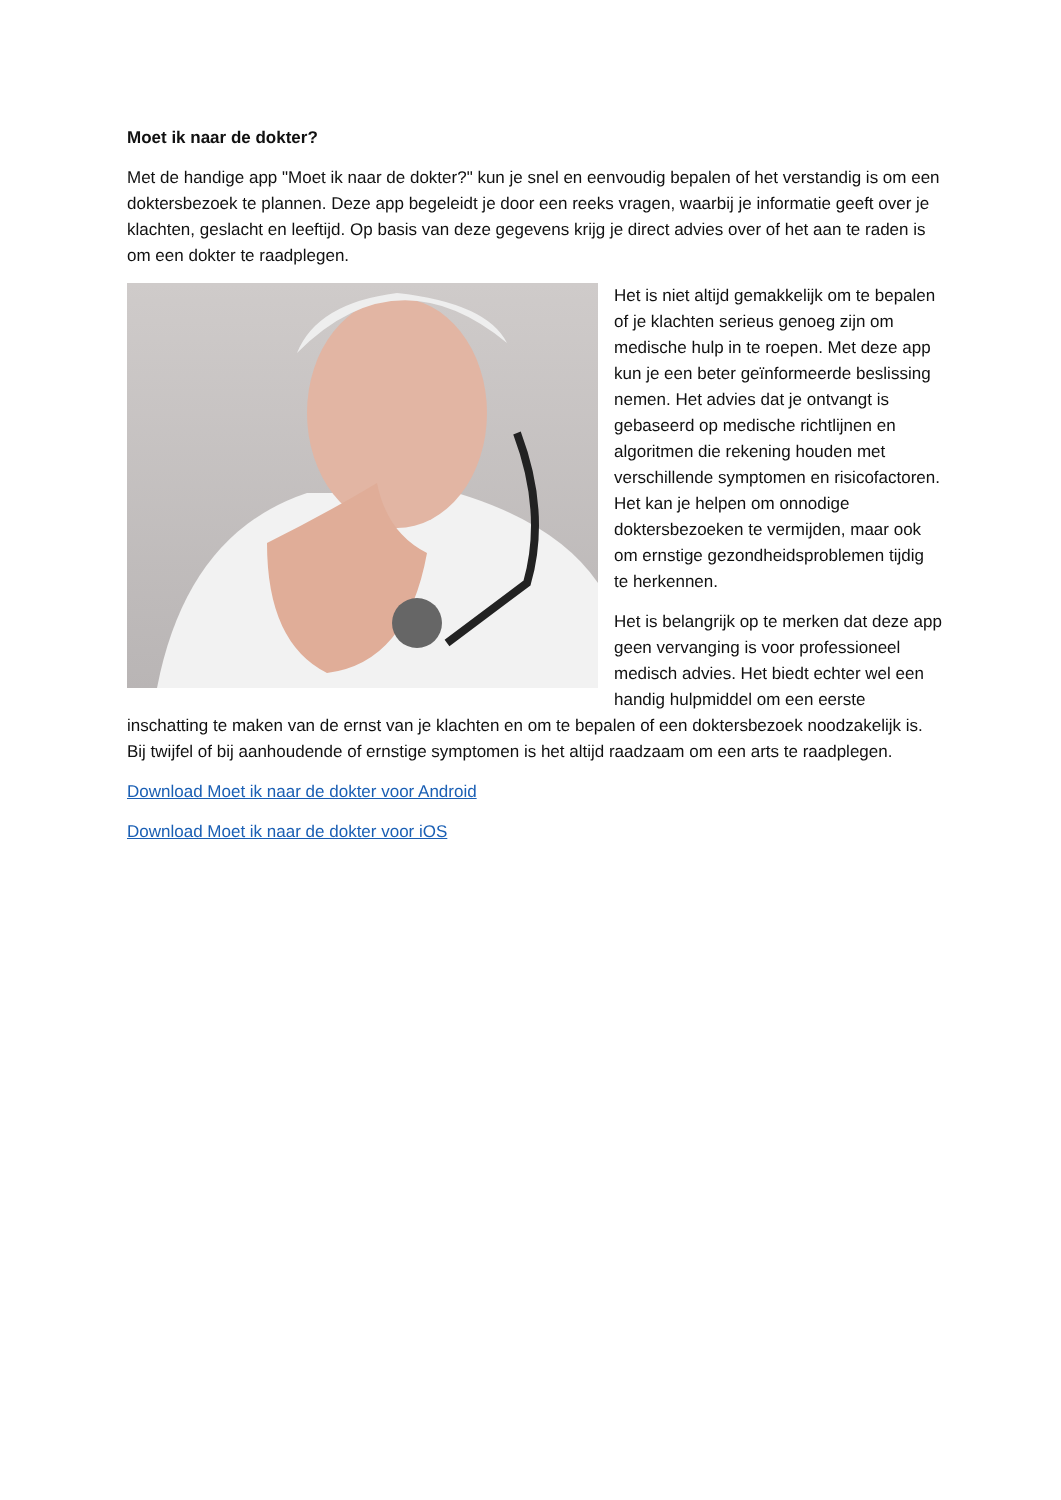Moet ik naar de dokter?
Met de handige app "Moet ik naar de dokter?" kun je snel en eenvoudig bepalen of het verstandig is om een doktersbezoek te plannen. Deze app begeleidt je door een reeks vragen, waarbij je informatie geeft over je klachten, geslacht en leeftijd. Op basis van deze gegevens krijg je direct advies over of het aan te raden is om een dokter te raadplegen.
Het is niet altijd gemakkelijk om te bepalen of je klachten serieus genoeg zijn om medische hulp in te roepen. Met deze app kun je een beter geïnformeerde beslissing nemen. Het advies dat je ontvangt is gebaseerd op medische richtlijnen en algoritmen die rekening houden met verschillende symptomen en risicofactoren. Het kan je helpen om onnodige doktersbezoeken te vermijden, maar ook om ernstige gezondheidsproblemen tijdig te herkennen.
Het is belangrijk op te merken dat deze app geen vervanging is voor professioneel medisch advies. Het biedt echter wel een handig hulpmiddel om een eerste inschatting te maken van de ernst van je klachten en om te bepalen of een doktersbezoek noodzakelijk is. Bij twijfel of bij aanhoudende of ernstige symptomen is het altijd raadzaam om een arts te raadplegen.
Download Moet ik naar de dokter voor Android
Download Moet ik naar de dokter voor iOS